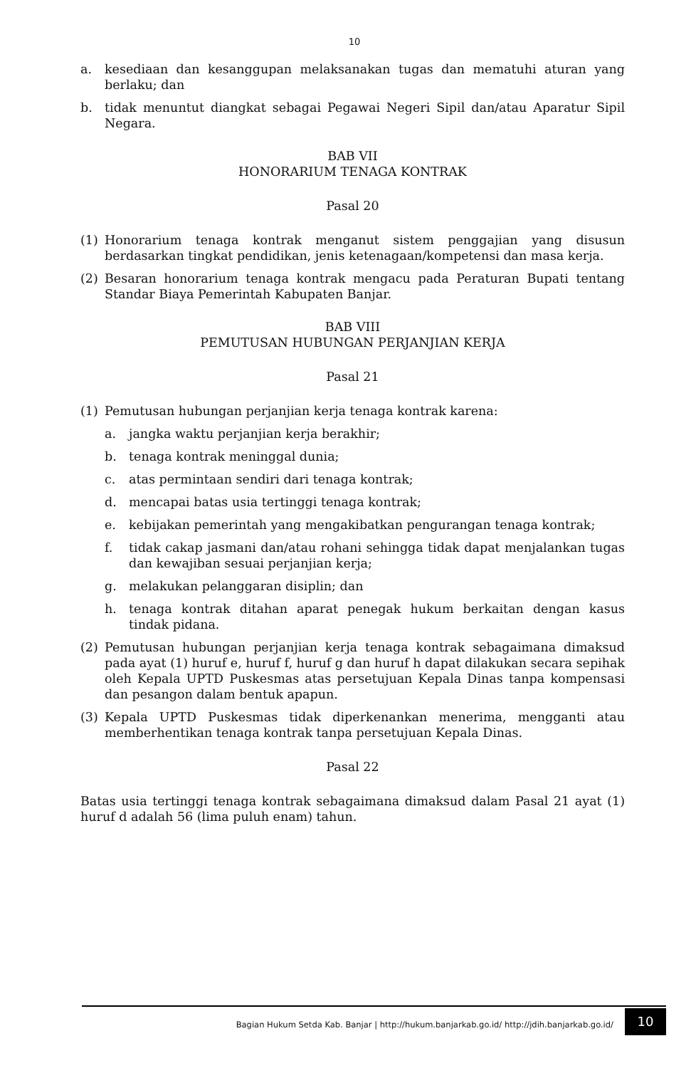10
a. kesediaan dan kesanggupan melaksanakan tugas dan mematuhi aturan yang berlaku; dan
b. tidak menuntut diangkat sebagai Pegawai Negeri Sipil dan/atau Aparatur Sipil Negara.
BAB VII
HONORARIUM TENAGA KONTRAK
Pasal 20
(1) Honorarium tenaga kontrak menganut sistem penggajian yang disusun berdasarkan tingkat pendidikan, jenis ketenagaan/kompetensi dan masa kerja.
(2) Besaran honorarium tenaga kontrak mengacu pada Peraturan Bupati tentang Standar Biaya Pemerintah Kabupaten Banjar.
BAB VIII
PEMUTUSAN HUBUNGAN PERJANJIAN KERJA
Pasal 21
(1) Pemutusan hubungan perjanjian kerja tenaga kontrak karena:
a. jangka waktu perjanjian kerja berakhir;
b. tenaga kontrak meninggal dunia;
c. atas permintaan sendiri dari tenaga kontrak;
d. mencapai batas usia tertinggi tenaga kontrak;
e. kebijakan pemerintah yang mengakibatkan pengurangan tenaga kontrak;
f. tidak cakap jasmani dan/atau rohani sehingga tidak dapat menjalankan tugas dan kewajiban sesuai perjanjian kerja;
g. melakukan pelanggaran disiplin; dan
h. tenaga kontrak ditahan aparat penegak hukum berkaitan dengan kasus tindak pidana.
(2) Pemutusan hubungan perjanjian kerja tenaga kontrak sebagaimana dimaksud pada ayat (1) huruf e, huruf f, huruf g dan huruf h dapat dilakukan secara sepihak oleh Kepala UPTD Puskesmas atas persetujuan Kepala Dinas tanpa kompensasi dan pesangon dalam bentuk apapun.
(3) Kepala UPTD Puskesmas tidak diperkenankan menerima, mengganti atau memberhentikan tenaga kontrak tanpa persetujuan Kepala Dinas.
Pasal 22
Batas usia tertinggi tenaga kontrak sebagaimana dimaksud dalam Pasal 21 ayat (1) huruf d adalah 56 (lima puluh enam) tahun.
Bagian Hukum Setda Kab. Banjar | http://hukum.banjarkab.go.id/ http://jdih.banjarkab.go.id/
10